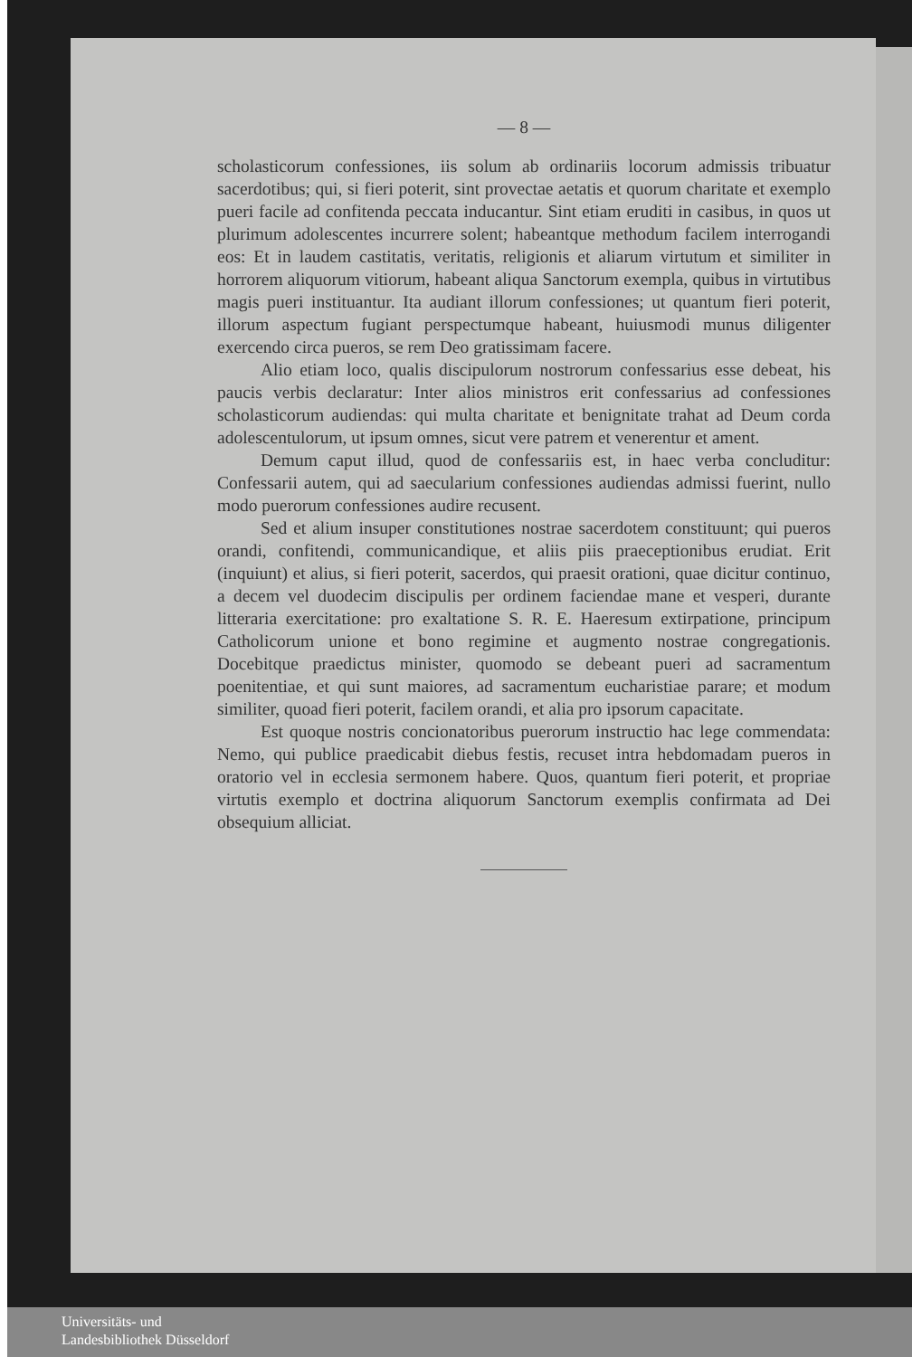— 8 —
scholasticorum confessiones, iis solum ab ordinariis locorum admissis tribuatur sacerdotibus; qui, si fieri poterit, sint provectae aetatis et quorum charitate et exemplo pueri facile ad confitenda peccata inducantur. Sint etiam eruditi in casibus, in quos ut plurimum adolescentes incurrere solent; habeantque methodum facilem interrogandi eos: Et in laudem castitatis, veritatis, religionis et aliarum virtutum et similiter in horrorem aliquorum vitiorum, habeant aliqua Sanctorum exempla, quibus in virtutibus magis pueri instituantur. Ita audiant illorum confessiones; ut quantum fieri poterit, illorum aspectum fugiant perspectumque habeant, huiusmodi munus diligenter exercendo circa pueros, se rem Deo gratissimam facere.
Alio etiam loco, qualis discipulorum nostrorum confessarius esse debeat, his paucis verbis declaratur: Inter alios ministros erit confessarius ad confessiones scholasticorum audiendas: qui multa charitate et benignitate trahat ad Deum corda adolescentulorum, ut ipsum omnes, sicut vere patrem et venerentur et ament.
Demum caput illud, quod de confessariis est, in haec verba concluditur: Confessarii autem, qui ad saecularium confessiones audiendas admissi fuerint, nullo modo puerorum confessiones audire recusent.
Sed et alium insuper constitutiones nostrae sacerdotem constituunt; qui pueros orandi, confitendi, communicandique, et aliis piis praeceptionibus erudiat. Erit (inquiunt) et alius, si fieri poterit, sacerdos, qui praesit orationi, quae dicitur continuo, a decem vel duodecim discipulis per ordinem faciendae mane et vesperi, durante litteraria exercitatione: pro exaltatione S. R. E. Haeresum extirpatione, principum Catholicorum unione et bono regimine et augmento nostrae congregationis. Docebitque praedictus minister, quomodo se debeant pueri ad sacramentum poenitentiae, et qui sunt maiores, ad sacramentum eucharistiae parare; et modum similiter, quoad fieri poterit, facilem orandi, et alia pro ipsorum capacitate.
Est quoque nostris concionatoribus puerorum instructio hac lege commendata: Nemo, qui publice praedicabit diebus festis, recuset intra hebdomadam pueros in oratorio vel in ecclesia sermonem habere. Quos, quantum fieri poterit, et propriae virtutis exemplo et doctrina aliquorum Sanctorum exemplis confirmata ad Dei obsequium alliciat.
Universitäts- und
Landesbibliothek Düsseldorf